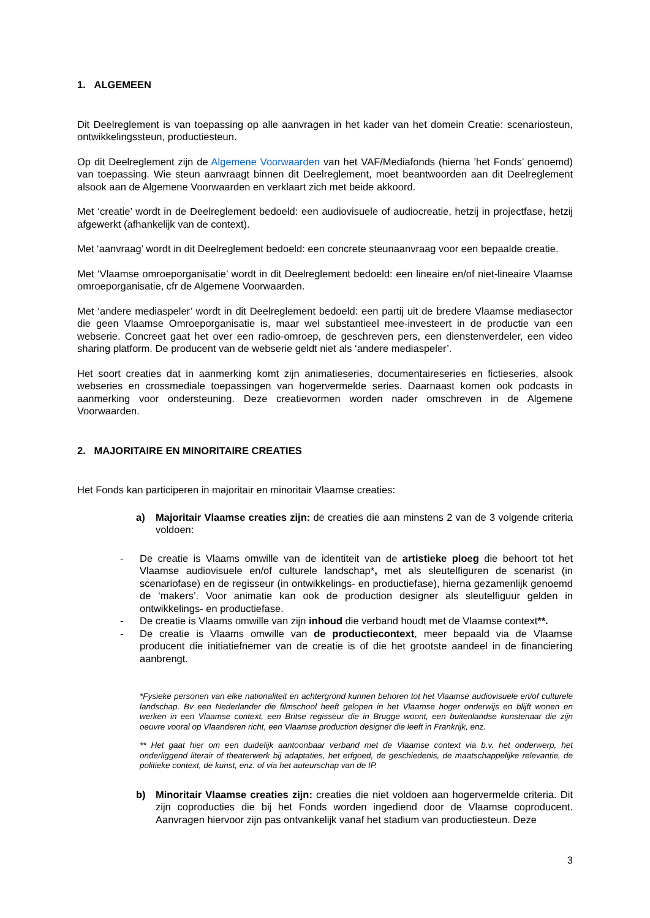1. ALGEMEEN
Dit Deelreglement is van toepassing op alle aanvragen in het kader van het domein Creatie: scenariosteun, ontwikkelingssteun, productiesteun.
Op dit Deelreglement zijn de Algemene Voorwaarden van het VAF/Mediafonds (hierna ’het Fonds’ genoemd) van toepassing. Wie steun aanvraagt binnen dit Deelreglement, moet beantwoorden aan dit Deelreglement alsook aan de Algemene Voorwaarden en verklaart zich met beide akkoord.
Met ‘creatie’ wordt in de Deelreglement bedoeld: een audiovisuele of audiocreatie, hetzij in projectfase, hetzij afgewerkt (afhankelijk van de context).
Met ‘aanvraag’ wordt in dit Deelreglement bedoeld: een concrete steunaanvraag voor een bepaalde creatie.
Met ‘Vlaamse omroeporganisatie’ wordt in dit Deelreglement bedoeld: een lineaire en/of niet-lineaire Vlaamse omroeporganisatie, cfr de Algemene Voorwaarden.
Met ‘andere mediaspeler’ wordt in dit Deelreglement bedoeld: een partij uit de bredere Vlaamse mediasector die geen Vlaamse Omroeporganisatie is, maar wel substantieel mee-investeert in de productie van een webserie. Concreet gaat het over een radio-omroep, de geschreven pers, een dienstenverdeler, een video sharing platform. De producent van de webserie geldt niet als ‘andere mediaspeler’.
Het soort creaties dat in aanmerking komt zijn animatieseries, documentaireseries en fictieseries, alsook webseries en crossmediale toepassingen van hogervermelde series. Daarnaast komen ook podcasts in aanmerking voor ondersteuning. Deze creatievormen worden nader omschreven in de Algemene Voorwaarden.
2. MAJORITAIRE EN MINORITAIRE CREATIES
Het Fonds kan participeren in majoritair en minoritair Vlaamse creaties:
a) Majoritair Vlaamse creaties zijn: de creaties die aan minstens 2 van de 3 volgende criteria voldoen:
- De creatie is Vlaams omwille van de identiteit van de artistieke ploeg die behoort tot het Vlaamse audiovisuele en/of culturele landschap*, met als sleutelfiguren de scenarist (in scenariofase) en de regisseur (in ontwikkelings- en productiefase), hierna gezamenlijk genoemd de ‘makers’. Voor animatie kan ook de production designer als sleutelfiguur gelden in ontwikkelings- en productiefase.
- De creatie is Vlaams omwille van zijn inhoud die verband houdt met de Vlaamse context**.
- De creatie is Vlaams omwille van de productiecontext, meer bepaald via de Vlaamse producent die initiatiefnemer van de creatie is of die het grootste aandeel in de financiering aanbrengt.
*Fysieke personen van elke nationaliteit en achtergrond kunnen behoren tot het Vlaamse audiovisuele en/of culturele landschap. Bv een Nederlander die filmschool heeft gelopen in het Vlaamse hoger onderwijs en blijft wonen en werken in een Vlaamse context, een Britse regisseur die in Brugge woont, een buitenlandse kunstenaar die zijn oeuvre vooral op Vlaanderen richt, een Vlaamse production designer die leeft in Frankrijk, enz.
** Het gaat hier om een duidelijk aantoonbaar verband met de Vlaamse context via b.v. het onderwerp, het onderliggend literair of theaterwerk bij adaptaties, het erfgoed, de geschiedenis, de maatschappelijke relevantie, de politieke context, de kunst, enz. of via het auteurschap van de IP.
b) Minoritair Vlaamse creaties zijn: creaties die niet voldoen aan hogervermelde criteria. Dit zijn coproducties die bij het Fonds worden ingediend door de Vlaamse coproducent. Aanvragen hiervoor zijn pas ontvankelijk vanaf het stadium van productiesteun. Deze
3